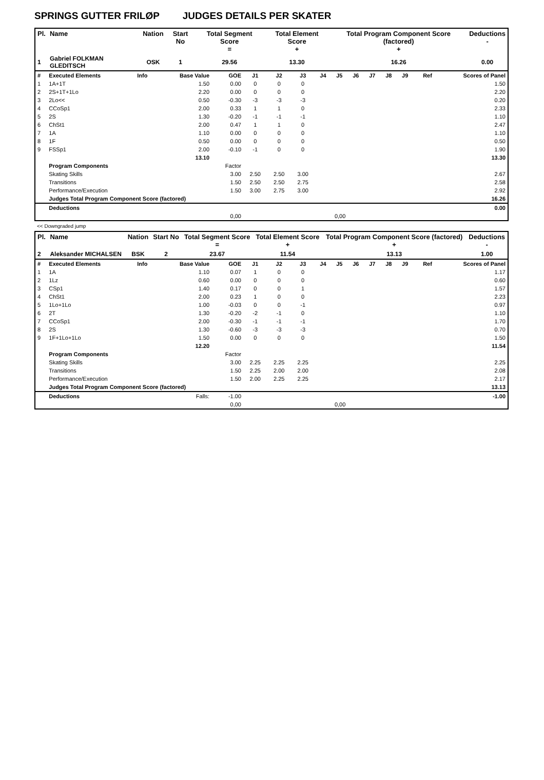SPRINGS GUTTER FRILØP JUDGES DETAILS PER SKATER
| Pl. | Name | Nation | Start No | Total Segment Score = | Total Element Score + | Total Program Component Score (factored) + | Deductions - |
| --- | --- | --- | --- | --- | --- | --- | --- |
| 1 | Gabriel FOLKMAN GLEDITSCH | OSK | 1 | 29.56 | 13.30 | 16.26 | 0.00 |
| # | Executed Elements | Info | Base Value | GOE | J1 | J2 | J3 | J4 | J5 | J6 | J7 | J8 | J9 | Ref | Scores of Panel |
| 1 | 1A+1T | | 1.50 | 0.00 | 0 | 0 | 0 | | | | | | | | 1.50 |
| 2 | 2S+1T+1Lo | | 2.20 | 0.00 | 0 | 0 | 0 | | | | | | | | 2.20 |
| 3 | 2Lo<< | | 0.50 | -0.30 | -3 | -3 | -3 | | | | | | | | 0.20 |
| 4 | CCoSp1 | | 2.00 | 0.33 | 1 | 1 | 0 | | | | | | | | 2.33 |
| 5 | 2S | | 1.30 | -0.20 | -1 | -1 | -1 | | | | | | | | 1.10 |
| 6 | ChSt1 | | 2.00 | 0.47 | 1 | 1 | 0 | | | | | | | | 2.47 |
| 7 | 1A | | 1.10 | 0.00 | 0 | 0 | 0 | | | | | | | | 1.10 |
| 8 | 1F | | 0.50 | 0.00 | 0 | 0 | 0 | | | | | | | | 0.50 |
| 9 | FSSp1 | | 2.00 | -0.10 | -1 | 0 | 0 | | | | | | | | 1.90 |
| | | | 13.10 | | | | | | | | | | | | 13.30 |
| | Program Components | | | Factor | | | | | | | | | | | |
| | Skating Skills | | | 3.00 | 2.50 | 2.50 | 3.00 | | | | | | | | 2.67 |
| | Transitions | | | 1.50 | 2.50 | 2.50 | 2.75 | | | | | | | | 2.58 |
| | Performance/Execution | | | 1.50 | 3.00 | 2.75 | 3.00 | | | | | | | | 2.92 |
| | Judges Total Program Component Score (factored) | | | | | | | | | | | | | | 16.26 |
| | Deductions | | | | | | | | | | | | | | 0.00 |
| 0,00 | | | | | 0,00 | | | | | | | | | | |
<< Downgraded jump
| Pl. | Name | Nation | Start No | Total Segment Score = | Total Element Score + | Total Program Component Score (factored) + | Deductions - |
| --- | --- | --- | --- | --- | --- | --- | --- |
| 2 | Aleksander MICHALSEN | BSK | 2 | 23.67 | 11.54 | 13.13 | 1.00 |
| # | Executed Elements | Info | Base Value | GOE | J1 | J2 | J3 | J4 | J5 | J6 | J7 | J8 | J9 | Ref | Scores of Panel |
| 1 | 1A | | 1.10 | 0.07 | 1 | 0 | 0 | | | | | | | | 1.17 |
| 2 | 1Lz | | 0.60 | 0.00 | 0 | 0 | 0 | | | | | | | | 0.60 |
| 3 | CSp1 | | 1.40 | 0.17 | 0 | 0 | 1 | | | | | | | | 1.57 |
| 4 | ChSt1 | | 2.00 | 0.23 | 1 | 0 | 0 | | | | | | | | 2.23 |
| 5 | 1Lo+1Lo | | 1.00 | -0.03 | 0 | 0 | -1 | | | | | | | | 0.97 |
| 6 | 2T | | 1.30 | -0.20 | -2 | -1 | 0 | | | | | | | | 1.10 |
| 7 | CCoSp1 | | 2.00 | -0.30 | -1 | -1 | -1 | | | | | | | | 1.70 |
| 8 | 2S | | 1.30 | -0.60 | -3 | -3 | -3 | | | | | | | | 0.70 |
| 9 | 1F+1Lo+1Lo | | 1.50 | 0.00 | 0 | 0 | 0 | | | | | | | | 1.50 |
| | | | 12.20 | | | | | | | | | | | | 11.54 |
| | Program Components | | | Factor | | | | | | | | | | | |
| | Skating Skills | | | 3.00 | 2.25 | 2.25 | 2.25 | | | | | | | | 2.25 |
| | Transitions | | | 1.50 | 2.25 | 2.00 | 2.00 | | | | | | | | 2.08 |
| | Performance/Execution | | | 1.50 | 2.00 | 2.25 | 2.25 | | | | | | | | 2.17 |
| | Judges Total Program Component Score (factored) | | | | | | | | | | | | | | 13.13 |
| | Deductions | | Falls: | -1.00 | | | | | | | | | | | -1.00 |
| 0,00 | | | | | 0,00 | | | | | | | | | | |